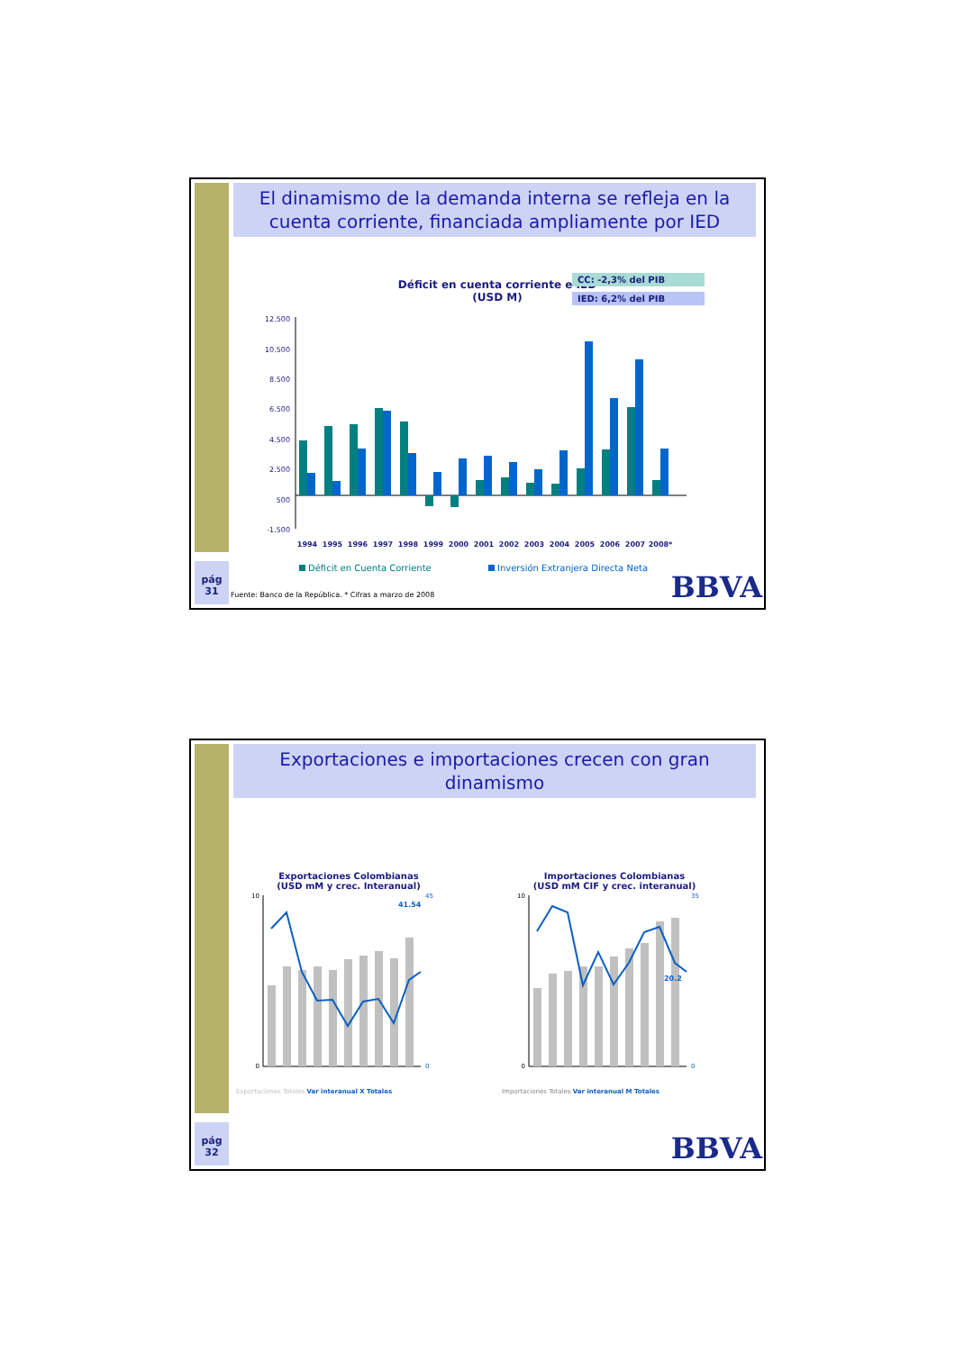El dinamismo de la demanda interna se refleja en la cuenta corriente, financiada ampliamente por IED
Déficit en cuenta corriente e IED
(USD M)
CC: -2,3% del PIB
IED: 6,2% del PIB
12.500
10.500
8.500
6.500
4.500
2.500
500
-1.500
1994
1995
1996
1997
1998
1999
2000
2001
2002
2003
2004
2005
2006
2007
2008*
Déficit en Cuenta Corriente
Inversión Extranjera Directa Neta
pág
31
Fuente: Banco de la República. * Cifras a marzo de 2008
BBVA
Exportaciones e importaciones crecen con gran dinamismo
Exportaciones Colombianas
(USD mM y crec. Interanual)
41.54
10
0
45
0
Exportaciones Totales Var interanual X Totales
Importaciones Colombianas
(USD mM CIF y crec. interanual)
20.2
10
0
35
0
Importaciones Totales Var interanual M Totales
pág
32
BBVA